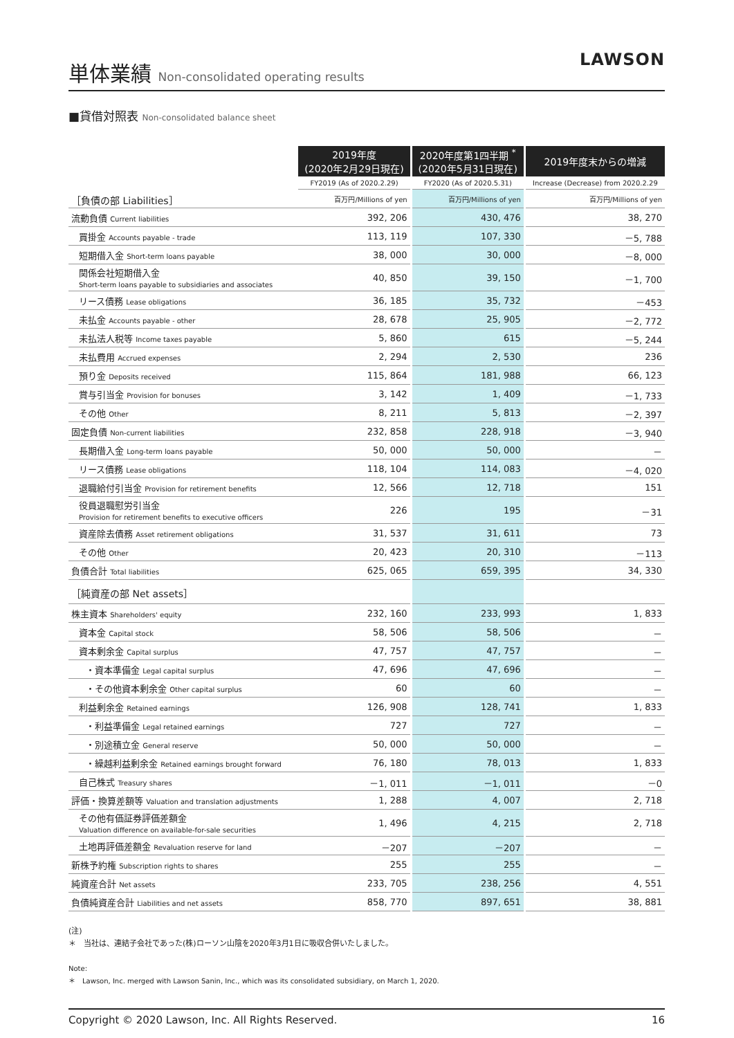LAWSON
単体業績 Non-consolidated operating results
■貸借対照表 Non-consolidated balance sheet
| | 2019年度 (2020年2月29日現在) | | 2020年度第1四半期 <sup>*</sup> (2020年5月31日現在) | | 2019年度末からの増減 |
| --- | --- | --- | --- | --- | --- |
| | FY2019 (As of 2020.2.29) | | FY2020 (As of 2020.5.31) | | Increase (Decrease) from 2020.2.29 |
| ［負債の部 Liabilities］ | 百万円/Millions of yen | | 百万円/Millions of yen | | 百万円/Millions of yen |
| 流動負債 Current liabilities | 392, 206 | | 430, 476 | | 38, 270 |
| 買掛金 Accounts payable - trade | 113, 119 | | 107, 330 | | －5, 788 |
| 短期借入金 Short-term loans payable | 38, 000 | | 30, 000 | | －8, 000 |
| 関係会社短期借入金 Short-term loans payable to subsidiaries and associates | 40, 850 | | 39, 150 | | －1, 700 |
| リース債務 Lease obligations | 36, 185 | | 35, 732 | | －453 |
| 未払金 Accounts payable - other | 28, 678 | | 25, 905 | | －2, 772 |
| 未払法人税等 Income taxes payable | 5, 860 | | 615 | | －5, 244 |
| 未払費用 Accrued expenses | 2, 294 | | 2, 530 | | 236 |
| 預り金 Deposits received | 115, 864 | | 181, 988 | | 66, 123 |
| 賞与引当金 Provision for bonuses | 3, 142 | | 1, 409 | | －1, 733 |
| その他 Other | 8, 211 | | 5, 813 | | －2, 397 |
| 固定負債 Non-current liabilities | 232, 858 | | 228, 918 | | －3, 940 |
| 長期借入金 Long-term loans payable | 50, 000 | | 50, 000 | | － |
| リース債務 Lease obligations | 118, 104 | | 114, 083 | | －4, 020 |
| 退職給付引当金 Provision for retirement benefits | 12, 566 | | 12, 718 | | 151 |
| 役員退職慰労引当金 Provision for retirement benefits to executive officers | 226 | | 195 | | －31 |
| 資産除去債務 Asset retirement obligations | 31, 537 | | 31, 611 | | 73 |
| その他 Other | 20, 423 | | 20, 310 | | －113 |
| 負債合計 Total liabilities | 625, 065 | | 659, 395 | | 34, 330 |
| ［純資産の部 Net assets］ | | | | | |
| 株主資本 Shareholders' equity | 232, 160 | | 233, 993 | | 1, 833 |
| 資本金 Capital stock | 58, 506 | | 58, 506 | | － |
| 資本剰余金 Capital surplus | 47, 757 | | 47, 757 | | － |
| ・資本準備金 Legal capital surplus | 47, 696 | | 47, 696 | | － |
| ・その他資本剰余金 Other capital surplus | 60 | | 60 | | － |
| 利益剰余金 Retained earnings | 126, 908 | | 128, 741 | | 1, 833 |
| ・利益準備金 Legal retained earnings | 727 | | 727 | | － |
| ・別途積立金 General reserve | 50, 000 | | 50, 000 | | － |
| ・繰越利益剰余金 Retained earnings brought forward | 76, 180 | | 78, 013 | | 1, 833 |
| 自己株式 Treasury shares | －1, 011 | | －1, 011 | | －0 |
| 評価・換算差額等 Valuation and translation adjustments | 1, 288 | | 4, 007 | | 2, 718 |
| その他有価証券評価差額金 Valuation difference on available-for-sale securities | 1, 496 | | 4, 215 | | 2, 718 |
| 土地再評価差額金 Revaluation reserve for land | －207 | | －207 | | － |
| 新株予約権 Subscription rights to shares | 255 | | 255 | | － |
| 純資産合計 Net assets | 233, 705 | | 238, 256 | | 4, 551 |
| 負債純資産合計 Liabilities and net assets | 858, 770 | | 897, 651 | | 38, 881 |
(注)
＊　当社は、連結子会社であった(株)ローソン山陰を2020年3月1日に吸収合併いたしました。
Note:
＊　Lawson, Inc. merged with Lawson Sanin, Inc., which was its consolidated subsidiary, on March 1, 2020.
Copyright © 2020 Lawson, Inc. All Rights Reserved. 16